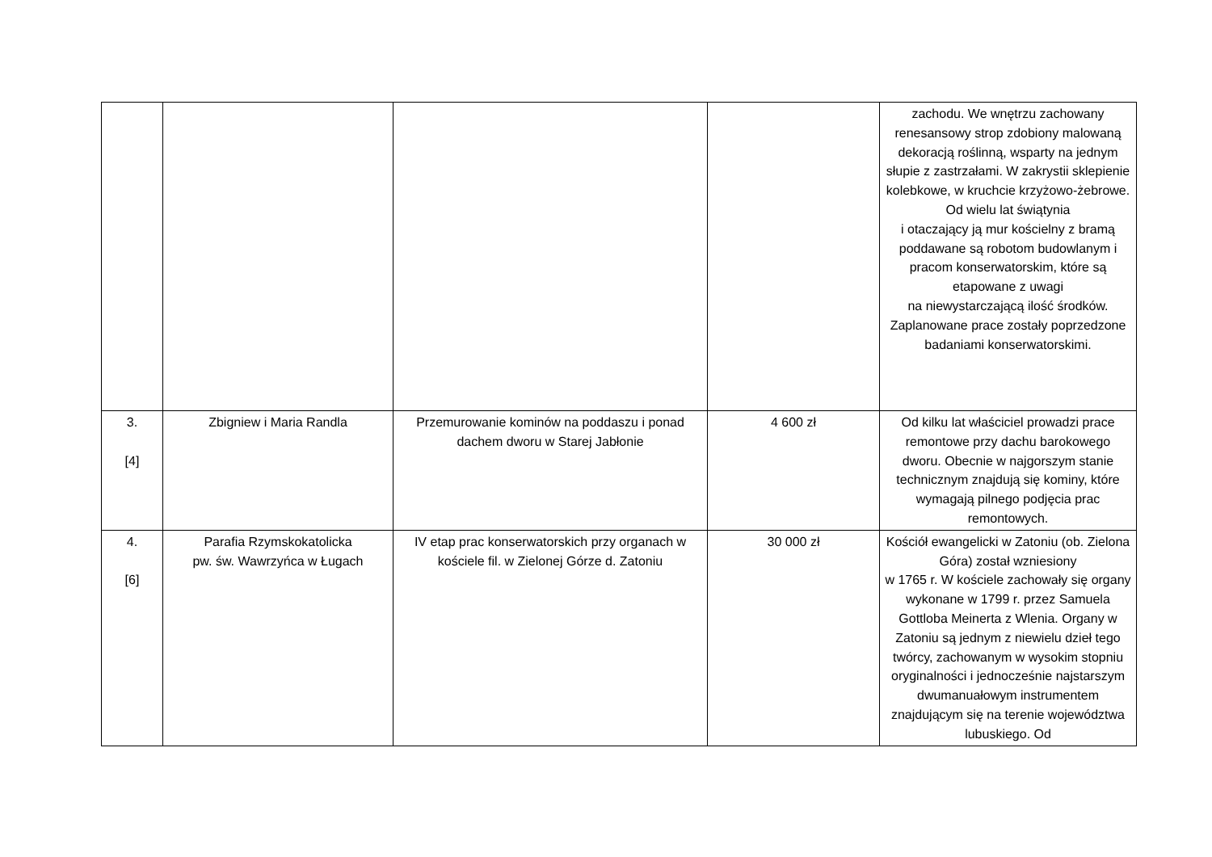| | | | | zachodu. We wnętrzu zachowany renesansowy strop zdobiony malowaną dekoracją roślinną, wsparty na jednym słupie z zastrzałami. W zakrystii sklepienie kolebkowe, w kruchcie krzyżowo-żebrowe. Od wielu lat świątynia i otaczający ją mur kościelny z bramą poddawane są robotom budowlanym i pracom konserwatorskim, które są etapowane z uwagi na niewystarczającą ilość środków. Zaplanowane prace zostały poprzedzone badaniami konserwatorskimi. |
| 3. [4] | Zbigniew i Maria Randla | Przemurowanie kominów na poddaszu i ponad dachem dworu w Starej Jabłonie | 4 600 zł | Od kilku lat właściciel prowadzi prace remontowe przy dachu barokowego dworu. Obecnie w najgorszym stanie technicznym znajdują się kominy, które wymagają pilnego podjęcia prac remontowych. |
| 4. [6] | Parafia Rzymskokatolicka pw. św. Wawrzyńca w Ługach | IV etap prac konserwatorskich przy organach w kościele fil. w Zielonej Górze d. Zatoniu | 30 000 zł | Kościół ewangelicki w Zatoniu (ob. Zielona Góra) został wzniesiony w 1765 r. W kościele zachowały się organy wykonane w 1799 r. przez Samuela Gottloba Meinerta z Wlenia. Organy w Zatoniu są jednym z niewielu dzieł tego twórcy, zachowanym w wysokim stopniu oryginalności i jednocześnie najstarszym dwumanuałowym instrumentem znajdującym się na terenie województwa lubuskiego. Od |